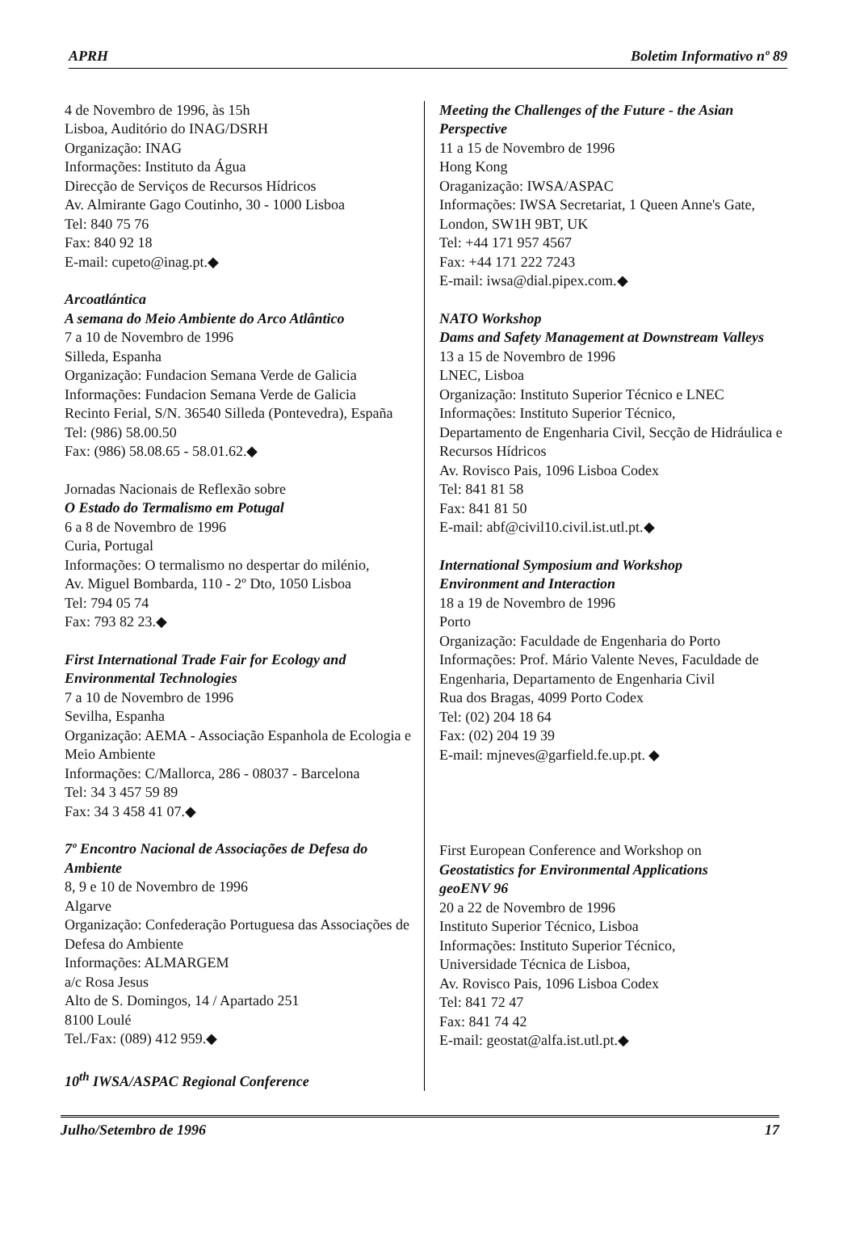APRH Boletim Informativo nº 89
4 de Novembro de 1996, às 15h
Lisboa, Auditório do INAG/DSRH
Organização: INAG
Informações: Instituto da Água
Direcção de Serviços de Recursos Hídricos
Av. Almirante Gago Coutinho, 30 - 1000 Lisboa
Tel: 840 75 76
Fax: 840 92 18
E-mail: cupeto@inag.pt.◆
Arcoatlántica
A semana do Meio Ambiente do Arco Atlântico
7 a 10 de Novembro de 1996
Silleda, Espanha
Organização: Fundacion Semana Verde de Galicia
Informações: Fundacion Semana Verde de Galicia
Recinto Ferial, S/N. 36540 Silleda (Pontevedra), España
Tel: (986) 58.00.50
Fax: (986) 58.08.65 - 58.01.62.◆
Jornadas Nacionais de Reflexão sobre
O Estado do Termalismo em Potugal
6 a 8 de Novembro de 1996
Curia, Portugal
Informações: O termalismo no despertar do milénio,
Av. Miguel Bombarda, 110 - 2º Dto, 1050 Lisboa
Tel: 794 05 74
Fax: 793 82 23.◆
First International Trade Fair for Ecology and Environmental Technologies
7 a 10 de Novembro de 1996
Sevilha, Espanha
Organização: AEMA - Associação Espanhola de Ecologia e Meio Ambiente
Informações: C/Mallorca, 286 - 08037 - Barcelona
Tel: 34 3 457 59 89
Fax: 34 3 458 41 07.◆
7º Encontro Nacional de Associações de Defesa do Ambiente
8, 9 e 10 de Novembro de 1996
Algarve
Organização: Confederação Portuguesa das Associações de Defesa do Ambiente
Informações: ALMARGEM
a/c Rosa Jesus
Alto de S. Domingos, 14 / Apartado 251
8100 Loulé
Tel./Fax: (089) 412 959.◆
10<sup>th</sup> IWSA/ASPAC Regional Conference
Meeting the Challenges of the Future - the Asian Perspective
11 a 15 de Novembro de 1996
Hong Kong
Oraganização: IWSA/ASPAC
Informações: IWSA Secretariat, 1 Queen Anne's Gate, London, SW1H 9BT, UK
Tel: +44 171 957 4567
Fax: +44 171 222 7243
E-mail: iwsa@dial.pipex.com.◆
NATO Workshop
Dams and Safety Management at Downstream Valleys
13 a 15 de Novembro de 1996
LNEC, Lisboa
Organização: Instituto Superior Técnico e LNEC
Informações: Instituto Superior Técnico,
Departamento de Engenharia Civil, Secção de Hidráulica e Recursos Hídricos
Av. Rovisco Pais, 1096 Lisboa Codex
Tel: 841 81 58
Fax: 841 81 50
E-mail: abf@civil10.civil.ist.utl.pt.◆
International Symposium and Workshop
Environment and Interaction
18 a 19 de Novembro de 1996
Porto
Organização: Faculdade de Engenharia do Porto
Informações: Prof. Mário Valente Neves, Faculdade de Engenharia, Departamento de Engenharia Civil
Rua dos Bragas, 4099 Porto Codex
Tel: (02) 204 18 64
Fax: (02) 204 19 39
E-mail: mjneves@garfield.fe.up.pt. ◆
First European Conference and Workshop on
Geostatistics for Environmental Applications
geoENV 96
20 a 22 de Novembro de 1996
Instituto Superior Técnico, Lisboa
Informações: Instituto Superior Técnico,
Universidade Técnica de Lisboa,
Av. Rovisco Pais, 1096 Lisboa Codex
Tel: 841 72 47
Fax: 841 74 42
E-mail: geostat@alfa.ist.utl.pt.◆
Julho/Setembro de 1996 17